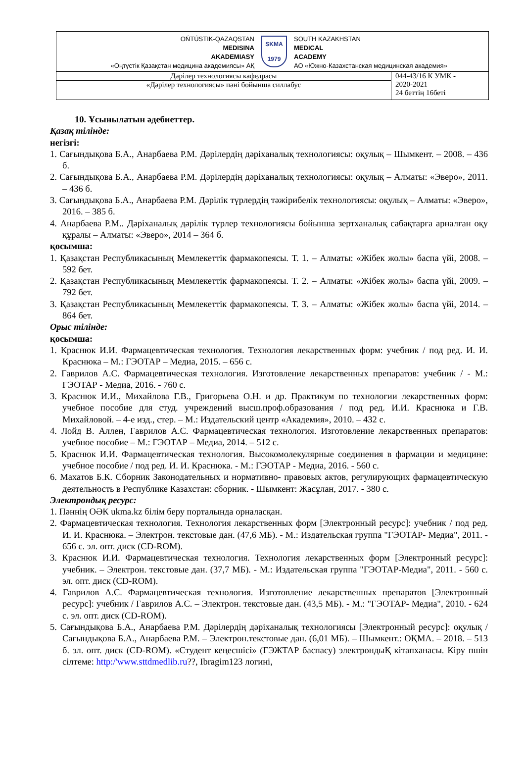OŃTÚSTIK-QAZAQSTAN
MEDISINA
AKADEMIASY
«Оңтүстік Қазақстан медицина академиясы» АҚ
SKMA
1979
SOUTH KAZAKHSTAN
MEDICAL
ACADEMY
АО «Южно-Казахстанская медицинская академия»
| Дәрілер технологиясы кафедрасы | 044-43/16 К УМК - 2020-2021 24 беттің 16беті |
| «Дәрілер технологиясы» пәні бойынша силлабус | |
10. Ұсынылатын әдебиеттер.
Қазақ тілінде:
негізгі:
1. Сағындықова Б.А., Анарбаева Р.М. Дәрілердің дәріханалық технологиясы: оқулық – Шымкент. – 2008. – 436 б.
2. Сағындықова Б.А., Анарбаева Р.М. Дәрілердің дәріханалық технологиясы: оқулық – Алматы: «Эверо», 2011. – 436 б.
3. Сағындықова Б.А., Анарбаева Р.М. Дәрілік түрлердің тәжірибелік технологиясы: оқулық – Алматы: «Эверо», 2016. – 385 б.
4. Анарбаева Р.М.. Дәріханалық дәрілік түрлер технологиясы бойынша зертханалық сабақтарға арналған оқу құралы – Алматы: «Эверо», 2014 – 364 б.
қосымша:
1. Қазақстан Республикасының Мемлекеттік фармакопеясы. Т. 1. – Алматы: «Жібек жолы» баспа үйі, 2008. – 592 бет.
2. Қазақстан Республикасының Мемлекеттік фармакопеясы. Т. 2. – Алматы: «Жібек жолы» баспа үйі, 2009. – 792 бет.
3. Қазақстан Республикасының Мемлекеттік фармакопеясы. Т. 3. – Алматы: «Жібек жолы» баспа үйі, 2014. – 864 бет.
Орыс тілінде:
қосымша:
1. Краснюк И.И. Фармацевтическая технология. Технология лекарственных форм: учебник / под ред. И. И. Краснюка – М.: ГЭОТАР – Медиа, 2015. – 656 с.
2. Гаврилов А.С. Фармацевтическая технология. Изготовление лекарственных препаратов: учебник / - М.: ГЭОТАР - Медиа, 2016. - 760 с.
3. Краснюк И.И., Михайлова Г.В., Григорьева О.Н. и др. Практикум по технологии лекарственных форм: учебное пособие для студ. учреждений высш.проф.образования / под ред. И.И. Краснюка и Г.В. Михайловой. – 4-е изд., стер. – М.: Издательский центр «Академия», 2010. – 432 с.
4. Лойд В. Аллен, Гаврилов А.С. Фармацевтическая технология. Изготовление лекарственных препаратов: учебное пособие – М.: ГЭОТАР – Медиа, 2014. – 512 с.
5. Краснюк И.И. Фармацевтическая технология. Высокомолекулярные соединения в фармации и медицине: учебное пособие / под ред. И. И. Краснюка. - М.: ГЭОТАР - Медиа, 2016. - 560 с.
6. Махатов Б.К. Сборник Законодательных и нормативно- правовых актов, регулирующих фармацевтическую деятельность в Республике Казахстан: сборник. - Шымкент: Жасұлан, 2017. - 380 с.
Электрондық ресурс:
1. Пәннің ОӘК ukma.kz білім беру порталында орналасқан.
2. Фармацевтическая технология. Технология лекарственных форм [Электронный ресурс]: учебник / под ред. И. И. Краснюка. – Электрон. текстовые дан. (47,6 МБ). - М.: Издательская группа "ГЭОТАР- Медиа", 2011. - 656 с. эл. опт. диск (CD-ROM).
3. Краснюк И.И. Фармацевтическая технология. Технология лекарственных форм [Электронный ресурс]: учебник. – Электрон. текстовые дан. (37,7 МБ). - М.: Издательская группа "ГЭОТАР-Медиа", 2011. - 560 с. эл. опт. диск (CD-ROM).
4. Гаврилов А.С. Фармацевтическая технология. Изготовление лекарственных препаратов [Электронный ресурс]: учебник / Гаврилов А.С. – Электрон. текстовые дан. (43,5 МБ). - М.: "ГЭОТАР- Медиа", 2010. - 624 с. эл. опт. диск (CD-ROM).
5. Сағындықова Б.А., Анарбаева Р.М. Дәрілердің дәріханалық технологиясы [Электронный ресурс]: оқулық / Сағындықова Б.А., Анарбаева Р.М. – Электрон.текстовые дан. (6,01 МБ). – Шымкент.: ОҚМА. – 2018. – 513 б. эл. опт. диск (CD-ROM). «Студент кеңесшісі» (ГЭЖТАР баспасу) электрондыҚ кітапханасы. Кіру пшін сілтеме: http:/'www.sttdmedlib.ru??, Ibragim123 логині,